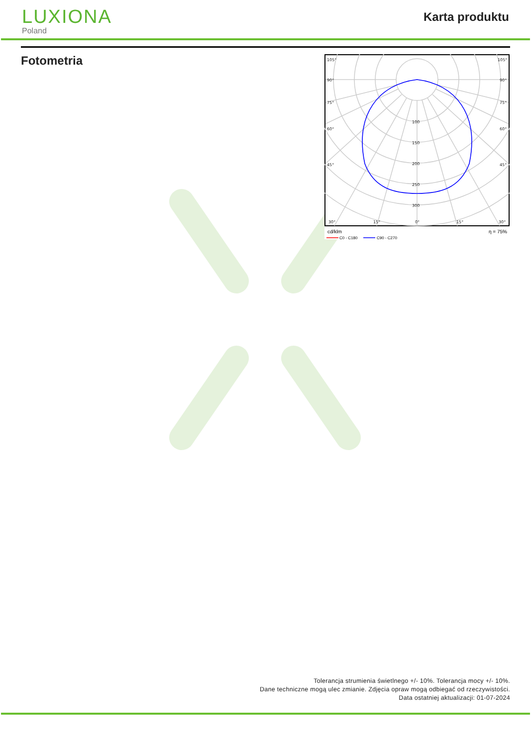LUXIONA
Poland
Karta produktu
Fotometria
105°
105°
90°
90°
75°
75°
60°
60°
45°
45°
30°
15°
0°
15°
30°
100
150
200
250
300
cd/klm
η = 75%
C0 - C180
C90 - C270
Tolerancja strumienia świetlnego +/- 10%. Tolerancja mocy +/- 10%.
Dane techniczne mogą ulec zmianie. Zdjęcia opraw mogą odbiegać od rzeczywistości.
Data ostatniej aktualizacji: 01-07-2024